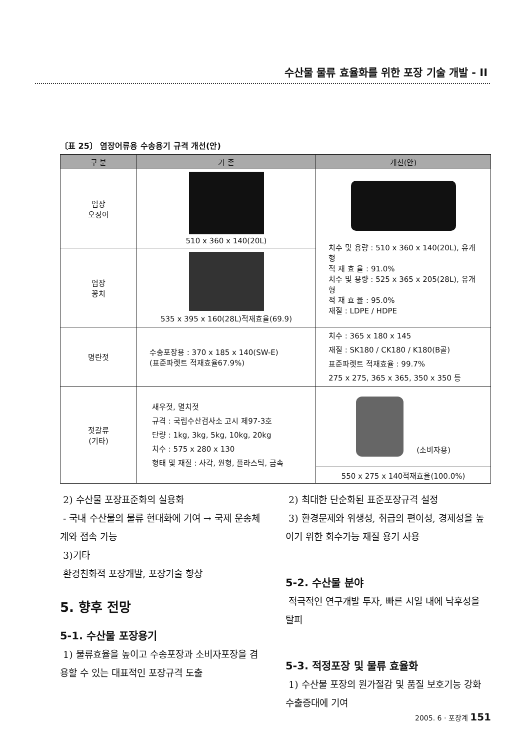수산물 물류 효율화를 위한 포장 기술 개발 - II
〔표 25〕 염장어류용 수송용기 규격 개선(안)
| 구 분 | 기 존 | 개선(안) |
| --- | --- | --- |
| 염장 오징어 | 510 x 360 x 140(20L) | 치수 및 용량 : 510 x 360 x 140(20L), 유개형 적 재 효 율 : 91.0% 치수 및 용량 : 525 x 365 x 205(28L), 유개형 적 재 효 율 : 95.0% 재질 : LDPE / HDPE |
| 염장 꽁치 | 535 x 395 x 160(28L)적재효율(69.9) | |
| 명란젓 | 수송포장용 : 370 x 185 x 140(SW-E) (표준파렛트 적재효율67.9%) | 치수 : 365 x 180 x 145 재질 : SK180 / CK180 / K180(B골) 표준파렛트 적재효율 : 99.7% 275 x 275, 365 x 365, 350 x 350 등 |
| 젓갈류 (기타) | 새우젓, 멸치젓 규격 : 국립수산검사소 고시 제97-3호 단량 : 1kg, 3kg, 5kg, 10kg, 20kg 치수 : 575 x 280 x 130 형태 및 재질 : 사각, 원형, 플라스틱, 금속 | (소비자용) |
| | | 550 x 275 x 140적재효율(100.0%) |
2) 수산물 포장표준화의 실용화
- 국내 수산물의 물류 현대화에 기여 → 국제 운송체계와 접속 가능
3)기타
환경친화적 포장개발, 포장기술 향상
5. 향후 전망
5-1. 수산물 포장용기
1) 물류효율을 높이고 수송포장과 소비자포장을 겸용할 수 있는 대표적인 포장규격 도출
2) 최대한 단순화된 표준포장규격 설정
3) 환경문제와 위생성, 취급의 편이성, 경제성을 높이기 위한 회수가능 재질 용기 사용
5-2. 수산물 분야
적극적인 연구개발 투자, 빠른 시일 내에 낙후성을 탈피
5-3. 적정포장 및 물류 효율화
1) 수산물 포장의 원가절감 및 품질 보호기능 강화 수출증대에 기여
2005. 6 · 포장계 151